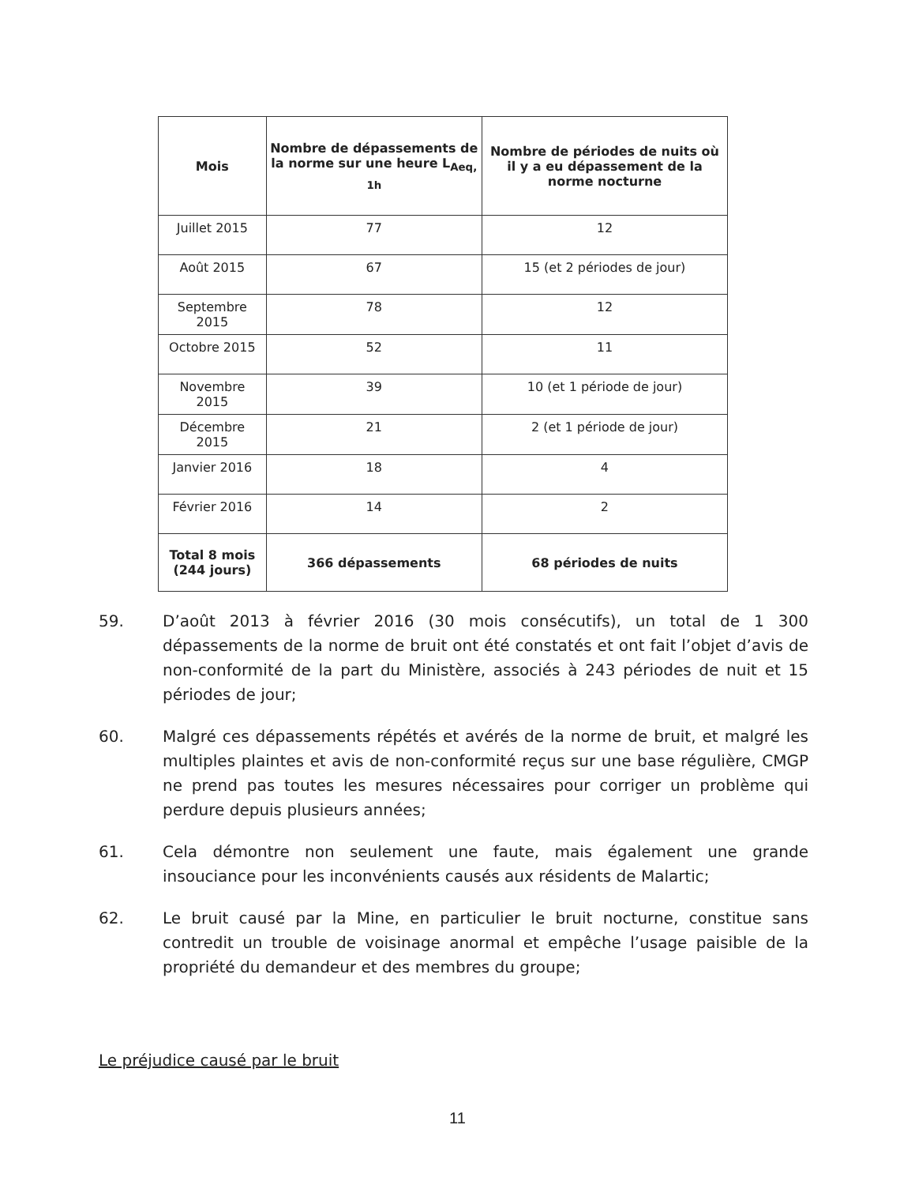| Mois | Nombre de dépassements de la norme sur une heure L<sub>Aeq, 1h</sub> | Nombre de périodes de nuits où il y a eu dépassement de la norme nocturne |
| --- | --- | --- |
| Juillet 2015 | 77 | 12 |
| Août 2015 | 67 | 15 (et 2 périodes de jour) |
| Septembre 2015 | 78 | 12 |
| Octobre 2015 | 52 | 11 |
| Novembre 2015 | 39 | 10 (et 1 période de jour) |
| Décembre 2015 | 21 | 2 (et 1 période de jour) |
| Janvier 2016 | 18 | 4 |
| Février 2016 | 14 | 2 |
| Total 8 mois (244 jours) | 366 dépassements | 68 périodes de nuits |
59. D’août 2013 à février 2016 (30 mois consécutifs), un total de 1 300 dépassements de la norme de bruit ont été constatés et ont fait l’objet d’avis de non-conformité de la part du Ministère, associés à 243 périodes de nuit et 15 périodes de jour;
60. Malgré ces dépassements répétés et avérés de la norme de bruit, et malgré les multiples plaintes et avis de non-conformité reçus sur une base régulière, CMGP ne prend pas toutes les mesures nécessaires pour corriger un problème qui perdure depuis plusieurs années;
61. Cela démontre non seulement une faute, mais également une grande insouciance pour les inconvénients causés aux résidents de Malartic;
62. Le bruit causé par la Mine, en particulier le bruit nocturne, constitue sans contredit un trouble de voisinage anormal et empêche l’usage paisible de la propriété du demandeur et des membres du groupe;
Le préjudice causé par le bruit
11